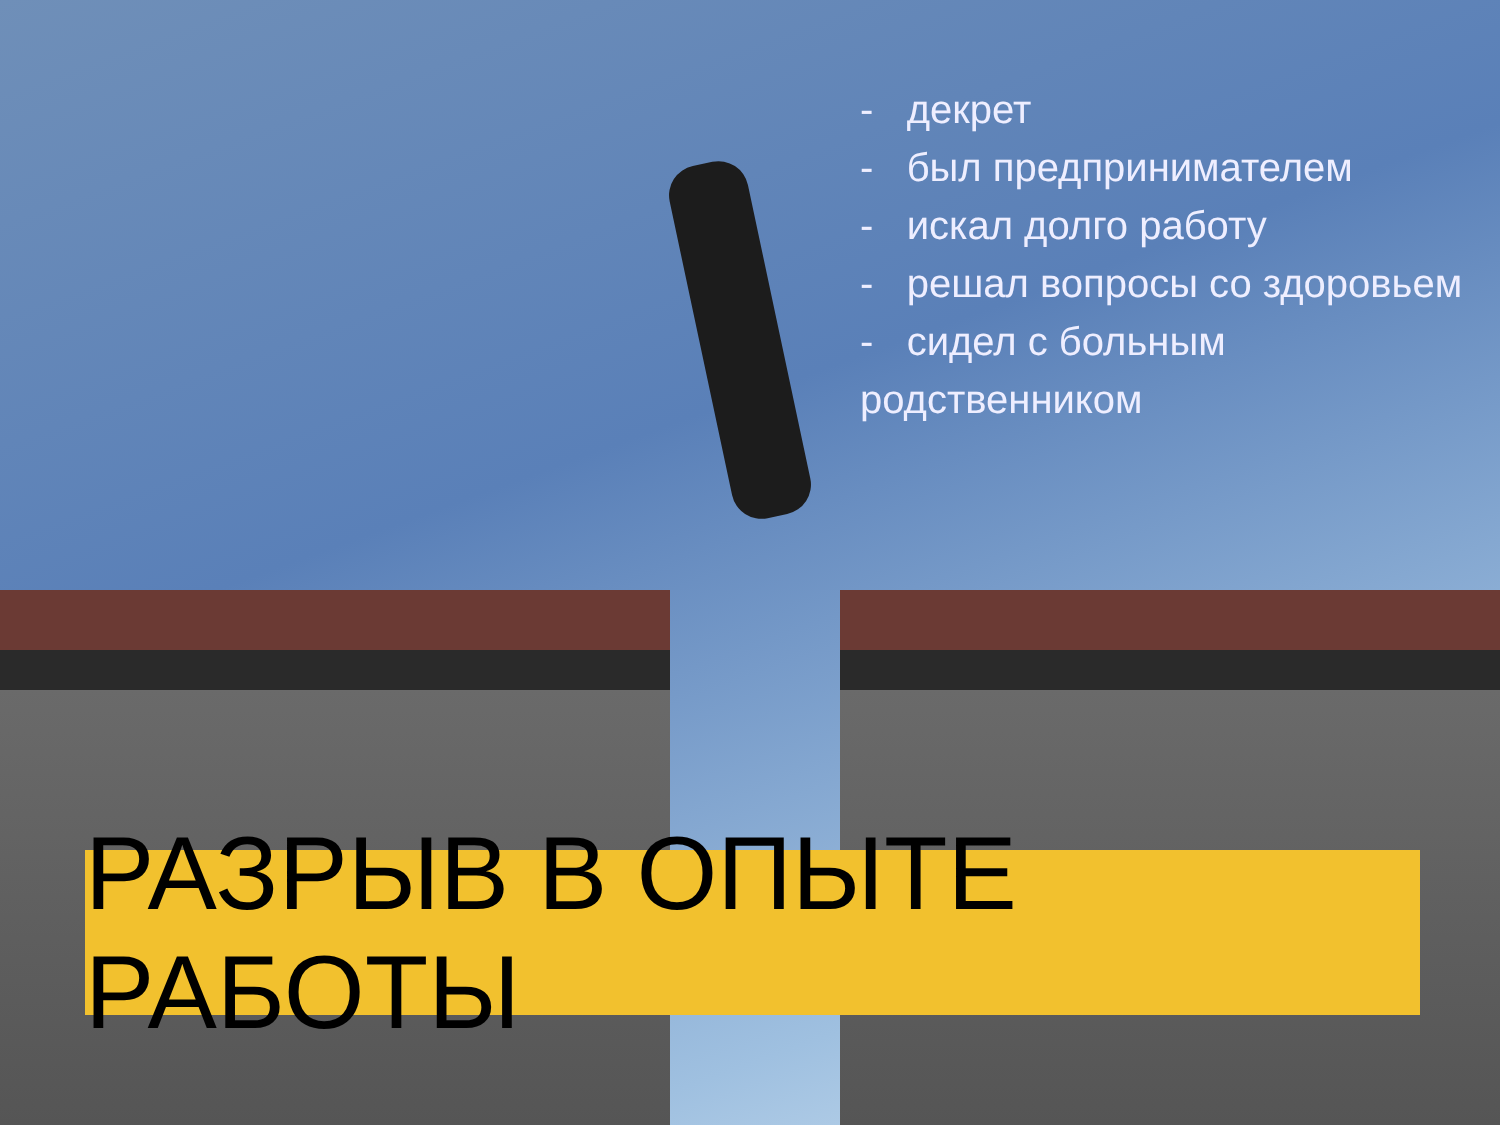- декрет
- был предпринимателем
- искал долго работу
- решал вопросы со здоровьем
- сидел с больным родственником
РАЗРЫВ В ОПЫТЕ РАБОТЫ